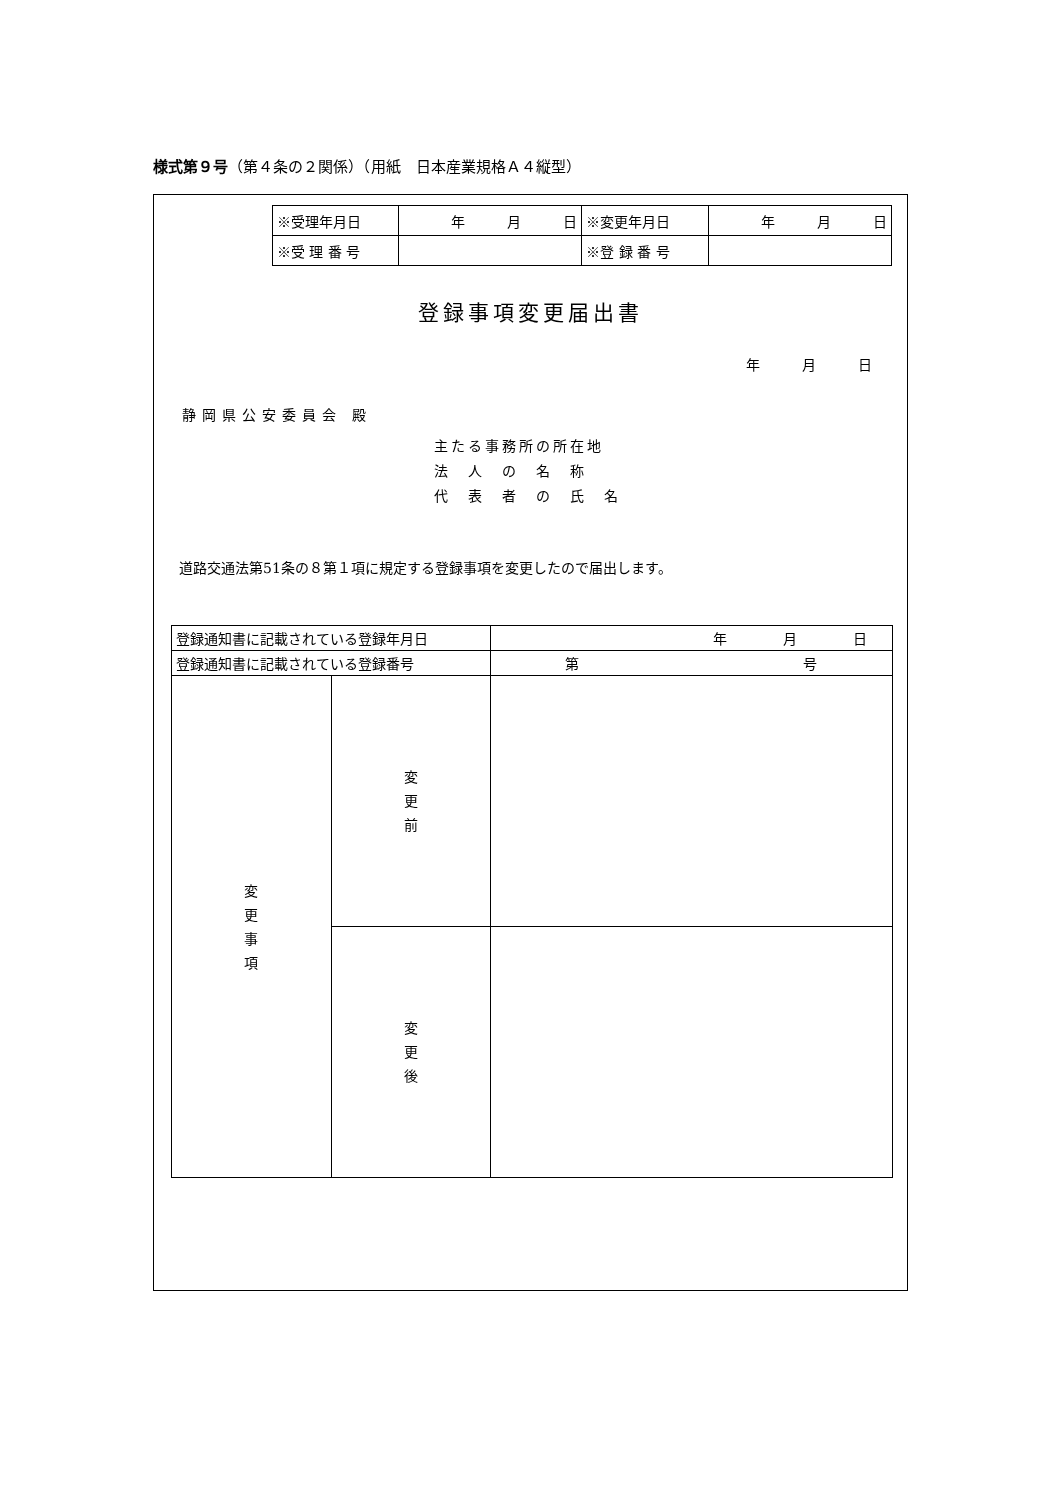様式第９号（第４条の２関係）（用紙　日本産業規格Ａ４縦型）
| ※受理年月日 | 年 月 日 | ※変更年月日 | 年 月 日 |
| ※受 理 番 号 | | ※登 録 番 号 | |
登録事項変更届出書
年　　　月　　　日
静岡県公安委員会 殿
主たる事務所の所在地
法　人　の　名　称
代　表　者　の　氏　名
道路交通法第51条の８第１項に規定する登録事項を変更したので届出します。
| 登録通知書に記載されている登録年月日 | | 年 月 日 |
| 登録通知書に記載されている登録番号 | | 第 号 |
| 変 更 事 項 | 変 更 前 | |
| | 変 更 後 | |